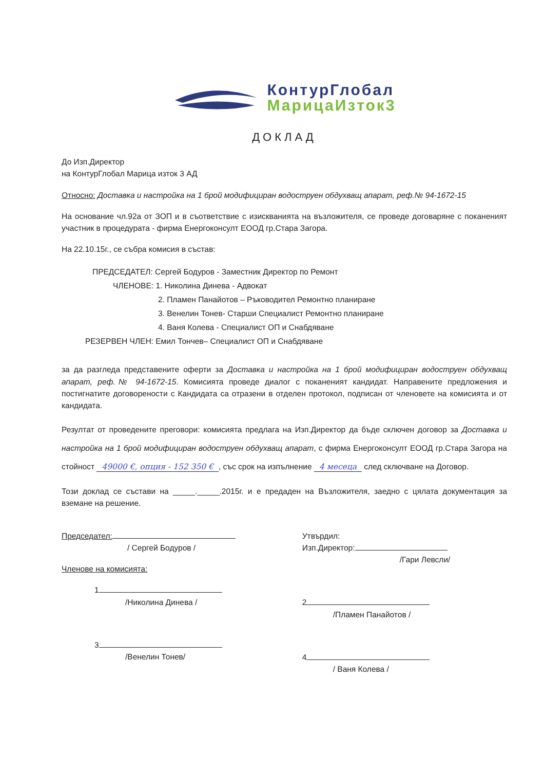КонтурГлобал
МарицаИзток3
ДОКЛАД
До Изп.Директор
на КонтурГлобал Марица изток 3 АД
Относно: Доставка и настройка на 1 брой модифициран водоструен обдухващ апарат, реф.№ 94-1672-15
На основание чл.92а от ЗОП и в съответствие с изискванията на възложителя, се проведе договаряне с поканеният участник в процедурата - фирма Енергоконсулт ЕООД гр.Стара Загора.
На 22.10.15г., се събра комисия в състав:
ПРЕДСЕДАТЕЛ: Сергей Бодуров - Заместник Директор по Ремонт
ЧЛЕНОВЕ: 1. Николина Динева - Адвокат
2. Пламен Панайотов – Ръководител Ремонтно планиране
3. Венелин Тонев- Старши Специалист Ремонтно планиране
4. Ваня Колева - Специалист ОП и Снабдяване
РЕЗЕРВЕН ЧЛЕН: Емил Тончев– Специалист ОП и Снабдяване
за да разгледа представените оферти за Доставка и настройка на 1 брой модифициран водоструен обдухващ апарат, реф.№ 94-1672-15. Комисията проведе диалог с поканеният кандидат. Направените предложения и постигнатите договорености с Кандидата са отразени в отделен протокол, подписан от членовете на комисията и от кандидата.
Резултат от проведените преговори: комисията предлага на Изп.Директор да бъде сключен договор за Доставка и настройка на 1 брой модифициран водоструен обдухващ апарат, с фирма Енергоконсулт ЕООД гр.Стара Загора на стойност 49000 €, опция - 152 350 €, със срок на изпълнение 4 месеца след сключване на Договор.
Този доклад се състави на _____._____.2015г. и е предаден на Възложителя, заедно с цялата документация за вземане на решение.
Председател:
/ Сергей Бодуров /
Членове на комисията:
1
/Николина Динева /
3
/Венелин Тонев/
Утвърдил:
Изп.Директор:
/Гари Левсли/
2
/Пламен Панайотов /
4
/ Ваня Колева /